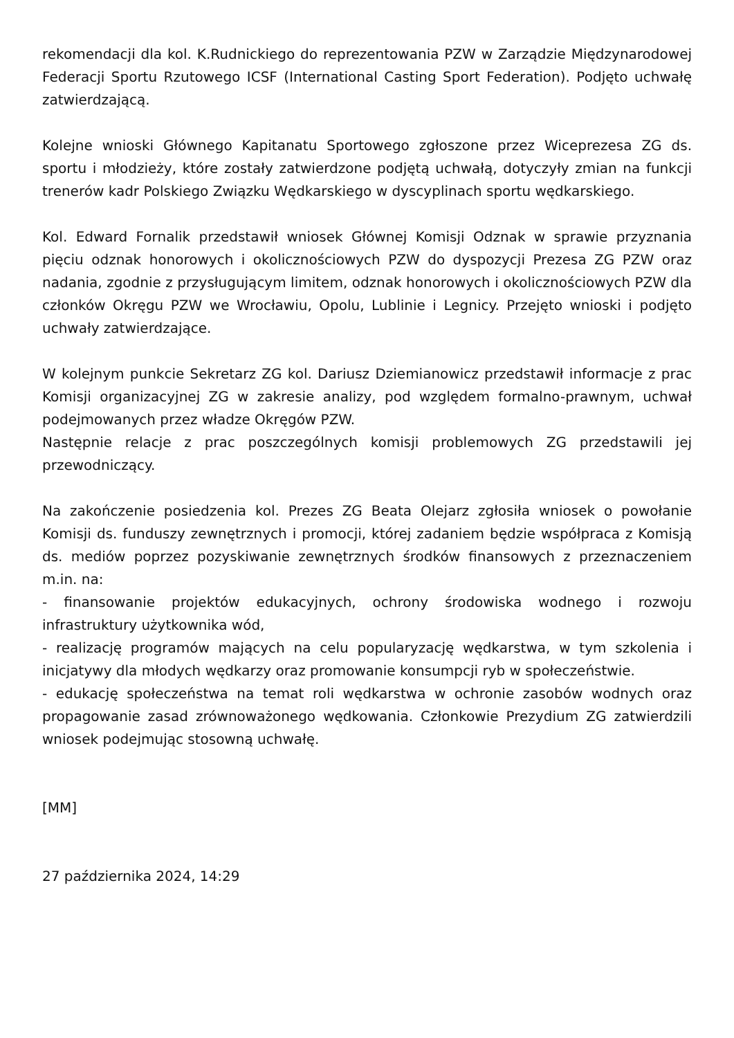rekomendacji dla kol. K.Rudnickiego do reprezentowania PZW w Zarządzie Międzynarodowej Federacji Sportu Rzutowego ICSF (International Casting Sport Federation). Podjęto uchwałę zatwierdzającą.
Kolejne wnioski Głównego Kapitanatu Sportowego zgłoszone przez Wiceprezesa ZG ds. sportu i młodzieży, które zostały zatwierdzone podjętą uchwałą, dotyczyły zmian na funkcji trenerów kadr Polskiego Związku Wędkarskiego w dyscyplinach sportu wędkarskiego.
Kol. Edward Fornalik przedstawił wniosek Głównej Komisji Odznak w sprawie przyznania pięciu odznak honorowych i okolicznościowych PZW do dyspozycji Prezesa ZG PZW oraz nadania, zgodnie z przysługującym limitem, odznak honorowych i okolicznościowych PZW dla członków Okręgu PZW we Wrocławiu, Opolu, Lublinie i Legnicy. Przejęto wnioski i podjęto uchwały zatwierdzające.
W kolejnym punkcie Sekretarz ZG kol. Dariusz Dziemianowicz przedstawił informacje z prac Komisji organizacyjnej ZG w zakresie analizy, pod względem formalno-prawnym, uchwał podejmowanych przez władze Okręgów PZW.
Następnie relacje z prac poszczególnych komisji problemowych ZG przedstawili jej przewodniczący.
Na zakończenie posiedzenia kol. Prezes ZG Beata Olejarz zgłosiła wniosek o powołanie Komisji ds. funduszy zewnętrznych i promocji, której zadaniem będzie współpraca z Komisją ds. mediów poprzez pozyskiwanie zewnętrznych środków finansowych z przeznaczeniem m.in. na:
- finansowanie projektów edukacyjnych, ochrony środowiska wodnego i rozwoju infrastruktury użytkownika wód,
- realizację programów mających na celu popularyzację wędkarstwa, w tym szkolenia i inicjatywy dla młodych wędkarzy oraz promowanie konsumpcji ryb w społeczeństwie.
- edukację społeczeństwa na temat roli wędkarstwa w ochronie zasobów wodnych oraz propagowanie zasad zrównoważonego wędkowania. Członkowie Prezydium ZG zatwierdzili wniosek podejmując stosowną uchwałę.
[MM]
27 października 2024, 14:29